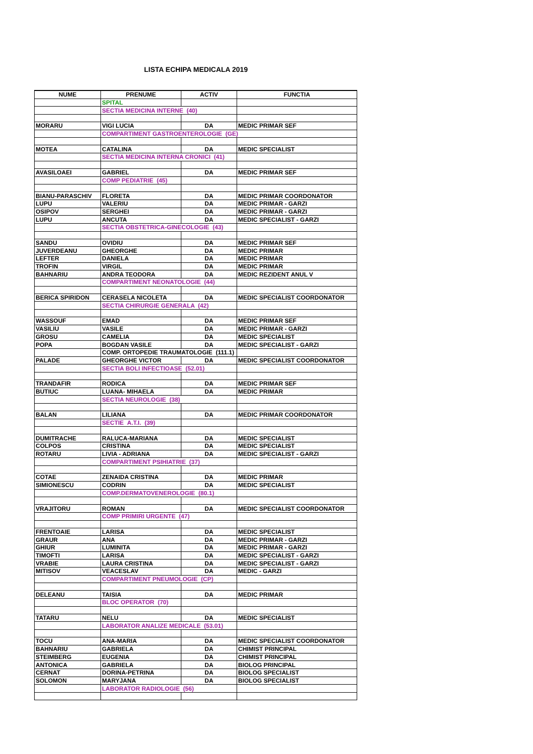LISTA ECHIPA MEDICALA 2019
| NUME | PRENUME | ACTIV | FUNCTIA |
| --- | --- | --- | --- |
| | SPITAL | | |
| | SECTIA MEDICINA INTERNE (40) | | |
| MORARU | VIGI LUCIA | DA | MEDIC PRIMAR SEF |
| | COMPARTIMENT GASTROENTEROLOGIE (GE) | | |
| MOTEA | CATALINA | DA | MEDIC SPECIALIST |
| | SECTIA MEDICINA INTERNA CRONICI (41) | | |
| AVASILOAEI | GABRIEL | DA | MEDIC PRIMAR SEF |
| | COMP PEDIATRIE (45) | | |
| BIANU-PARASCHIV | FLORETA | DA | MEDIC PRIMAR COORDONATOR |
| LUPU | VALERIU | DA | MEDIC PRIMAR - GARZI |
| OSIPOV | SERGHEI | DA | MEDIC PRIMAR - GARZI |
| LUPU | ANCUTA | DA | MEDIC SPECIALIST - GARZI |
| | SECTIA OBSTETRICA-GINECOLOGIE (43) | | |
| SANDU | OVIDIU | DA | MEDIC PRIMAR SEF |
| JUVERDEANU | GHEORGHE | DA | MEDIC PRIMAR |
| LEFTER | DANIELA | DA | MEDIC PRIMAR |
| TROFIN | VIRGIL | DA | MEDIC PRIMAR |
| BAHNARIU | ANDRA TEODORA | DA | MEDIC REZIDENT ANUL V |
| | COMPARTIMENT NEONATOLOGIE (44) | | |
| BERICA SPIRIDON | CERASELA NICOLETA | DA | MEDIC SPECIALIST COORDONATOR |
| | SECTIA CHIRURGIE GENERALA (42) | | |
| WASSOUF | EMAD | DA | MEDIC PRIMAR SEF |
| VASILIU | VASILE | DA | MEDIC PRIMAR - GARZI |
| GROSU | CAMELIA | DA | MEDIC SPECIALIST |
| POPA | BOGDAN VASILE | DA | MEDIC SPECIALIST - GARZI |
| | COMP. ORTOPEDIE TRAUMATOLOGIE (111.1) | | |
| PALADE | GHEORGHE VICTOR | DA | MEDIC SPECIALIST COORDONATOR |
| | SECTIA BOLI INFECTIOASE (52.01) | | |
| TRANDAFIR | RODICA | DA | MEDIC PRIMAR SEF |
| BUTIUC | LUANA- MIHAELA | DA | MEDIC PRIMAR |
| | SECTIA NEUROLOGIE (38) | | |
| BALAN | LILIANA | DA | MEDIC PRIMAR COORDONATOR |
| | SECTIE A.T.I. (39) | | |
| DUMITRACHE | RALUCA-MARIANA | DA | MEDIC SPECIALIST |
| COLPOS | CRISTINA | DA | MEDIC SPECIALIST |
| ROTARU | LIVIA - ADRIANA | DA | MEDIC SPECIALIST - GARZI |
| | COMPARTIMENT PSIHIATRIE (37) | | |
| COTAE | ZENAIDA CRISTINA | DA | MEDIC PRIMAR |
| SIMIONESCU | CODRIN | DA | MEDIC SPECIALIST |
| | COMP.DERMATOVENEROLOGIE (80.1) | | |
| VRAJITORU | ROMAN | DA | MEDIC SPECIALIST COORDONATOR |
| | COMP PRIMIRI URGENTE (47) | | |
| FRENTOAIE | LARISA | DA | MEDIC SPECIALIST |
| GRAUR | ANA | DA | MEDIC PRIMAR - GARZI |
| GHIUR | LUMINITA | DA | MEDIC PRIMAR - GARZI |
| TIMOFTI | LARISA | DA | MEDIC SPECIALIST - GARZI |
| VRABIE | LAURA CRISTINA | DA | MEDIC SPECIALIST - GARZI |
| MITISOV | VEACESLAV | DA | MEDIC - GARZI |
| | COMPARTIMENT PNEUMOLOGIE (CP) | | |
| DELEANU | TAISIA | DA | MEDIC PRIMAR |
| | BLOC OPERATOR (70) | | |
| TATARU | NELU | DA | MEDIC SPECIALIST |
| | LABORATOR ANALIZE MEDICALE (53.01) | | |
| TOCU | ANA-MARIA | DA | MEDIC SPECIALIST COORDONATOR |
| BAHNARIU | GABRIELA | DA | CHIMIST PRINCIPAL |
| STEIMBERG | EUGENIA | DA | CHIMIST PRINCIPAL |
| ANTONICA | GABRIELA | DA | BIOLOG PRINCIPAL |
| CERNAT | DORINA-PETRINA | DA | BIOLOG SPECIALIST |
| SOLOMON | MARYJANA | DA | BIOLOG SPECIALIST |
| | LABORATOR RADIOLOGIE (56) | | |